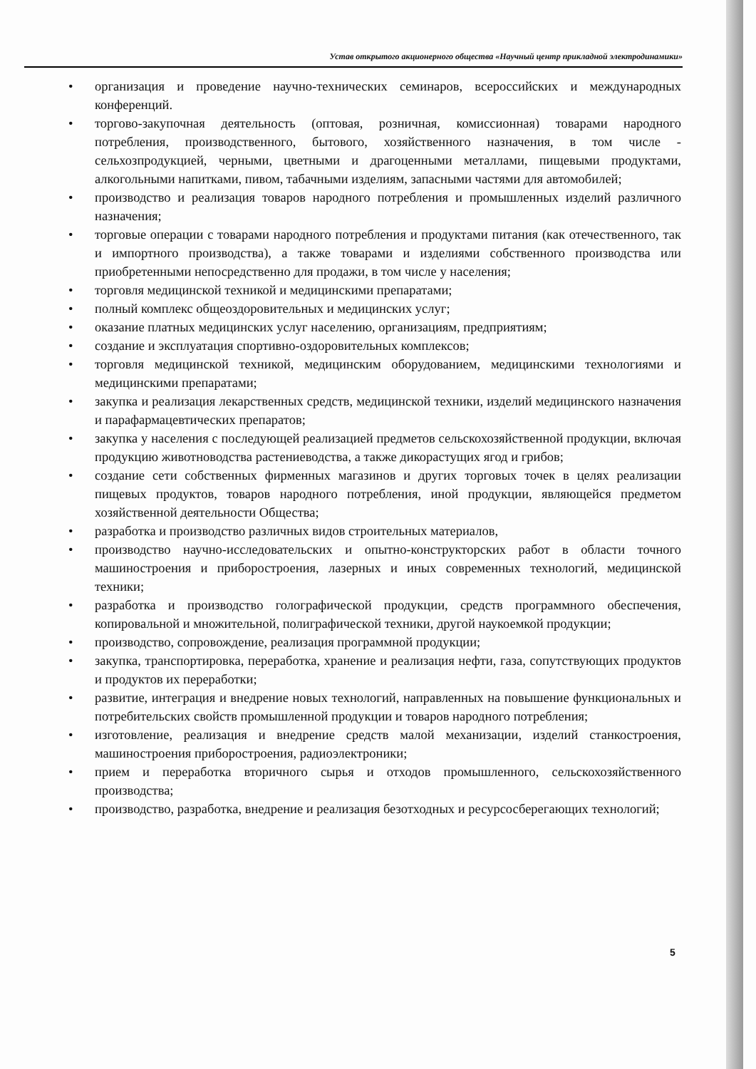Устав открытого акционерного общества «Научный центр прикладной электродинамики»
• организация и проведение научно-технических семинаров, всероссийских и международных конференций.
• торгово-закупочная деятельность (оптовая, розничная, комиссионная) товарами народного потребления, производственного, бытового, хозяйственного назначения, в том числе - сельхозпродукцией, черными, цветными и драгоценными металлами, пищевыми продуктами, алкогольными напитками, пивом, табачными изделиям, запасными частями для автомобилей;
• производство и реализация товаров народного потребления и промышленных изделий различного назначения;
• торговые операции с товарами народного потребления и продуктами питания (как отечественного, так и импортного производства), а также товарами и изделиями собственного производства или приобретенными непосредственно для продажи, в том числе у населения;
• торговля медицинской техникой и медицинскими препаратами;
• полный комплекс общеоздоровительных и медицинских услуг;
• оказание платных медицинских услуг населению, организациям, предприятиям;
• создание и эксплуатация спортивно-оздоровительных комплексов;
• торговля медицинской техникой, медицинским оборудованием, медицинскими технологиями и медицинскими препаратами;
• закупка и реализация лекарственных средств, медицинской техники, изделий медицинского назначения и парафармацевтических препаратов;
• закупка у населения с последующей реализацией предметов сельскохозяйственной продукции, включая продукцию животноводства растениеводства, а также дикорастущих ягод и грибов;
• создание сети собственных фирменных магазинов и других торговых точек в целях реализации пищевых продуктов, товаров народного потребления, иной продукции, являющейся предметом хозяйственной деятельности Общества;
• разработка и производство различных видов строительных материалов,
• производство научно-исследовательских и опытно-конструкторских работ в области точного машиностроения и приборостроения, лазерных и иных современных технологий, медицинской техники;
• разработка и производство голографической продукции, средств программного обеспечения, копировальной и множительной, полиграфической техники, другой наукоемкой продукции;
• производство, сопровождение, реализация программной продукции;
• закупка, транспортировка, переработка, хранение и реализация нефти, газа, сопутствующих продуктов и продуктов их переработки;
• развитие, интеграция и внедрение новых технологий, направленных на повышение функциональных и потребительских свойств промышленной продукции и товаров народного потребления;
• изготовление, реализация и внедрение средств малой механизации, изделий станкостроения, машиностроения приборостроения, радиоэлектроники;
• прием и переработка вторичного сырья и отходов промышленного, сельскохозяйственного производства;
• производство, разработка, внедрение и реализация безотходных и ресурсосберегающих технологий;
5